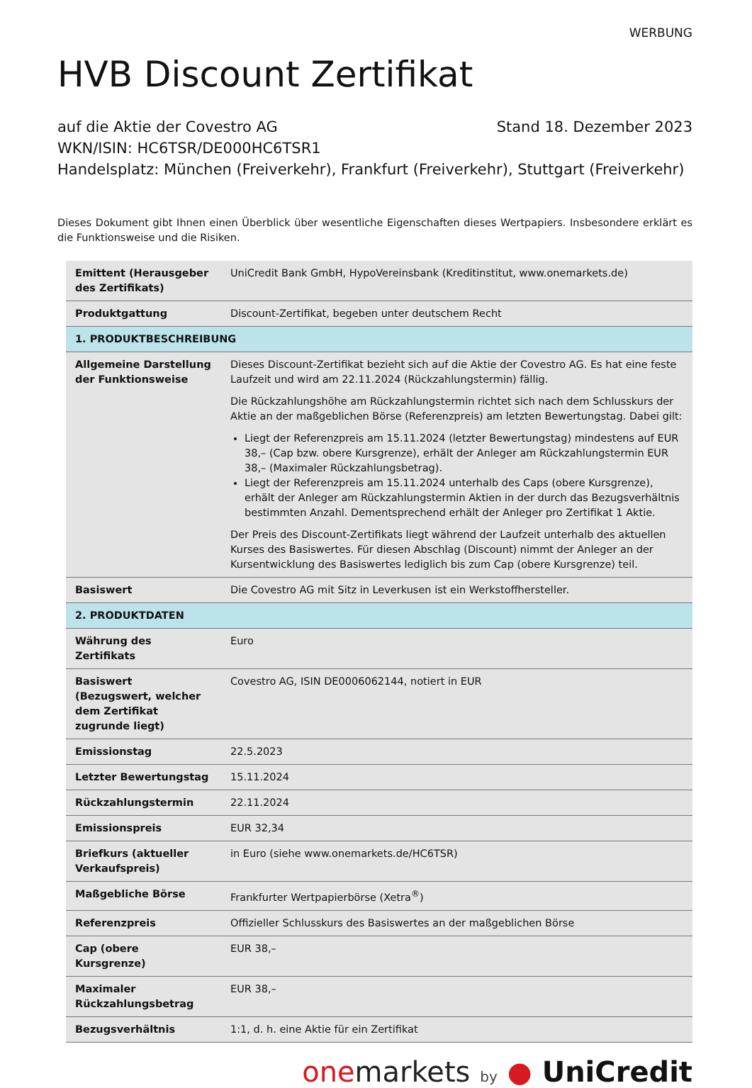WERBUNG
HVB Discount Zertifikat
auf die Aktie der Covestro AG Stand 18. Dezember 2023
WKN/ISIN: HC6TSR/DE000HC6TSR1
Handelsplatz: München (Freiverkehr), Frankfurt (Freiverkehr), Stuttgart (Freiverkehr)
Dieses Dokument gibt Ihnen einen Überblick über wesentliche Eigenschaften dieses Wertpapiers. Insbesondere erklärt es die Funktionsweise und die Risiken.
| Emittent (Herausgeber des Zertifikats) | UniCredit Bank GmbH, HypoVereinsbank (Kreditinstitut, www.onemarkets.de) |
| Produktgattung | Discount-Zertifikat, begeben unter deutschem Recht |
| 1. PRODUKTBESCHREIBUNG | |
| Allgemeine Darstellung der Funktionsweise | Dieses Discount-Zertifikat bezieht sich auf die Aktie der Covestro AG. Es hat eine feste Laufzeit und wird am 22.11.2024 (Rückzahlungstermin) fällig. Die Rückzahlungshöhe am Rückzahlungstermin richtet sich nach dem Schlusskurs der Aktie an der maßgeblichen Börse (Referenzpreis) am letzten Bewertungstag. Dabei gilt: Liegt der Referenzpreis am 15.11.2024 (letzter Bewertungstag) mindestens auf EUR 38,– (Cap bzw. obere Kursgrenze), erhält der Anleger am Rückzahlungstermin EUR 38,– (Maximaler Rückzahlungsbetrag). Liegt der Referenzpreis am 15.11.2024 unterhalb des Caps (obere Kursgrenze), erhält der Anleger am Rückzahlungstermin Aktien in der durch das Bezugsverhältnis bestimmten Anzahl. Dementsprechend erhält der Anleger pro Zertifikat 1 Aktie. Der Preis des Discount-Zertifikats liegt während der Laufzeit unterhalb des aktuellen Kurses des Basiswertes. Für diesen Abschlag (Discount) nimmt der Anleger an der Kursentwicklung des Basiswertes lediglich bis zum Cap (obere Kursgrenze) teil. |
| Basiswert | Die Covestro AG mit Sitz in Leverkusen ist ein Werkstoffhersteller. |
| 2. PRODUKTDATEN | |
| Währung des Zertifikats | Euro |
| Basiswert (Bezugswert, welcher dem Zertifikat zugrunde liegt) | Covestro AG, ISIN DE0006062144, notiert in EUR |
| Emissionstag | 22.5.2023 |
| Letzter Bewertungstag | 15.11.2024 |
| Rückzahlungstermin | 22.11.2024 |
| Emissionspreis | EUR 32,34 |
| Briefkurs (aktueller Verkaufspreis) | in Euro (siehe www.onemarkets.de/HC6TSR) |
| Maßgebliche Börse | Frankfurter Wertpapierbörse (Xetra<sup>®</sup>) |
| Referenzpreis | Offizieller Schlusskurs des Basiswertes an der maßgeblichen Börse |
| Cap (obere Kursgrenze) | EUR 38,– |
| Maximaler Rückzahlungsbetrag | EUR 38,– |
| Bezugsverhältnis | 1:1, d. h. eine Aktie für ein Zertifikat |
one markets by ● UniCredit